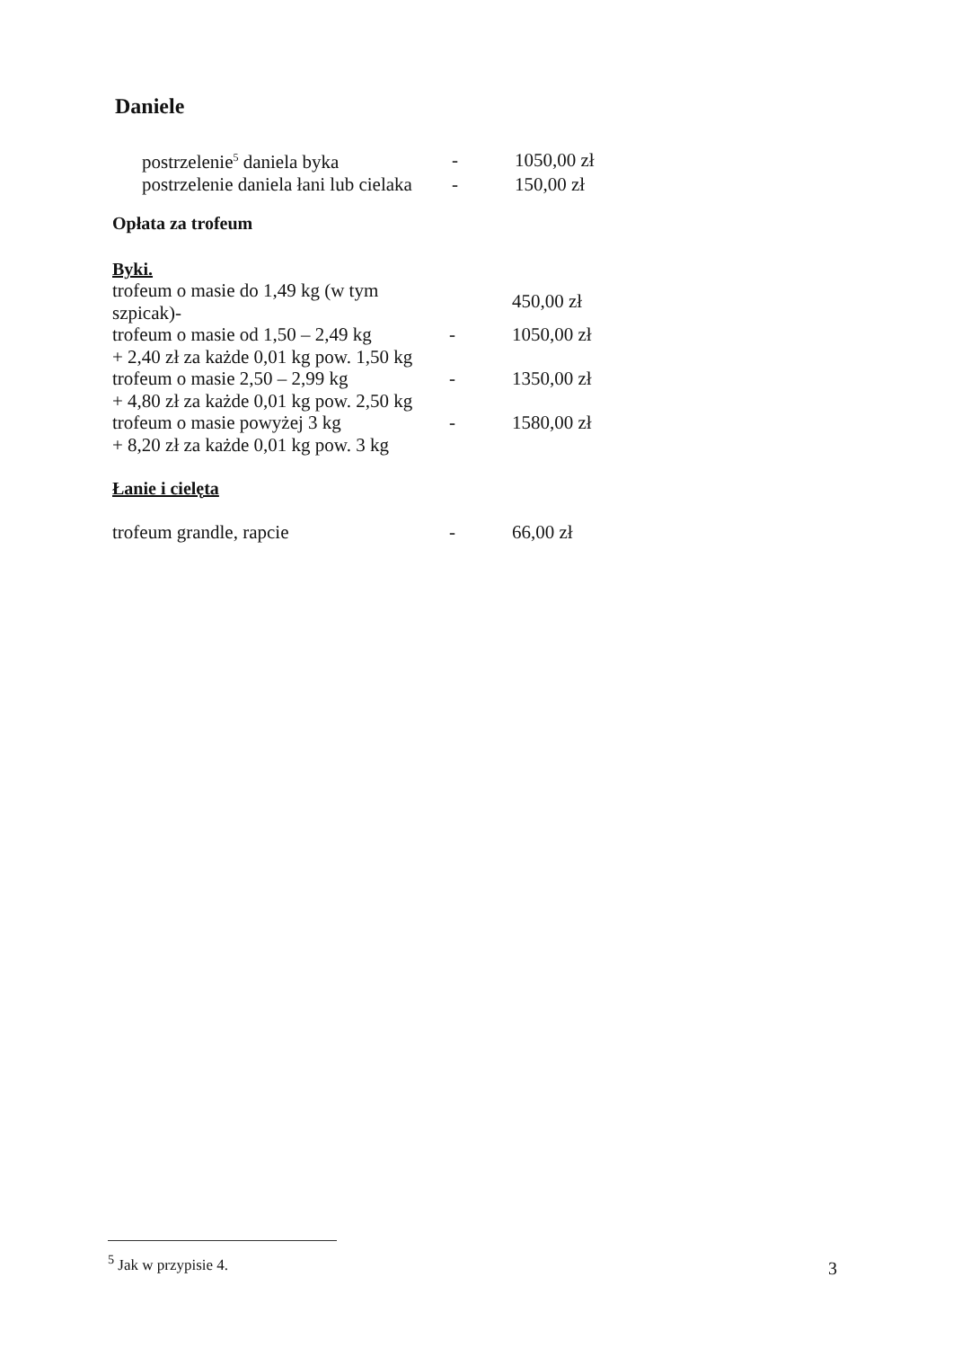Daniele
| postrzelenie<sup>5</sup> daniela byka | - | 1050,00 zł |
| postrzelenie daniela łani lub cielaka | - | 150,00 zł |
Opłata za trofeum
Byki.
| trofeum o masie do 1,49 kg (w tym szpicak)- | | 450,00 zł |
| trofeum o masie od 1,50 – 2,49 kg | - | 1050,00 zł |
| + 2,40 zł za każde 0,01 kg pow. 1,50 kg | | |
| trofeum o masie 2,50 – 2,99 kg | - | 1350,00 zł |
| + 4,80 zł za każde 0,01 kg pow. 2,50 kg | | |
| trofeum o masie powyżej 3 kg | - | 1580,00 zł |
| + 8,20 zł za każde 0,01 kg pow. 3 kg | | |
Łanie i cielęta
| trofeum grandle, rapcie | - | 66,00 zł |
<sup>5</sup> Jak w przypisie 4.
3